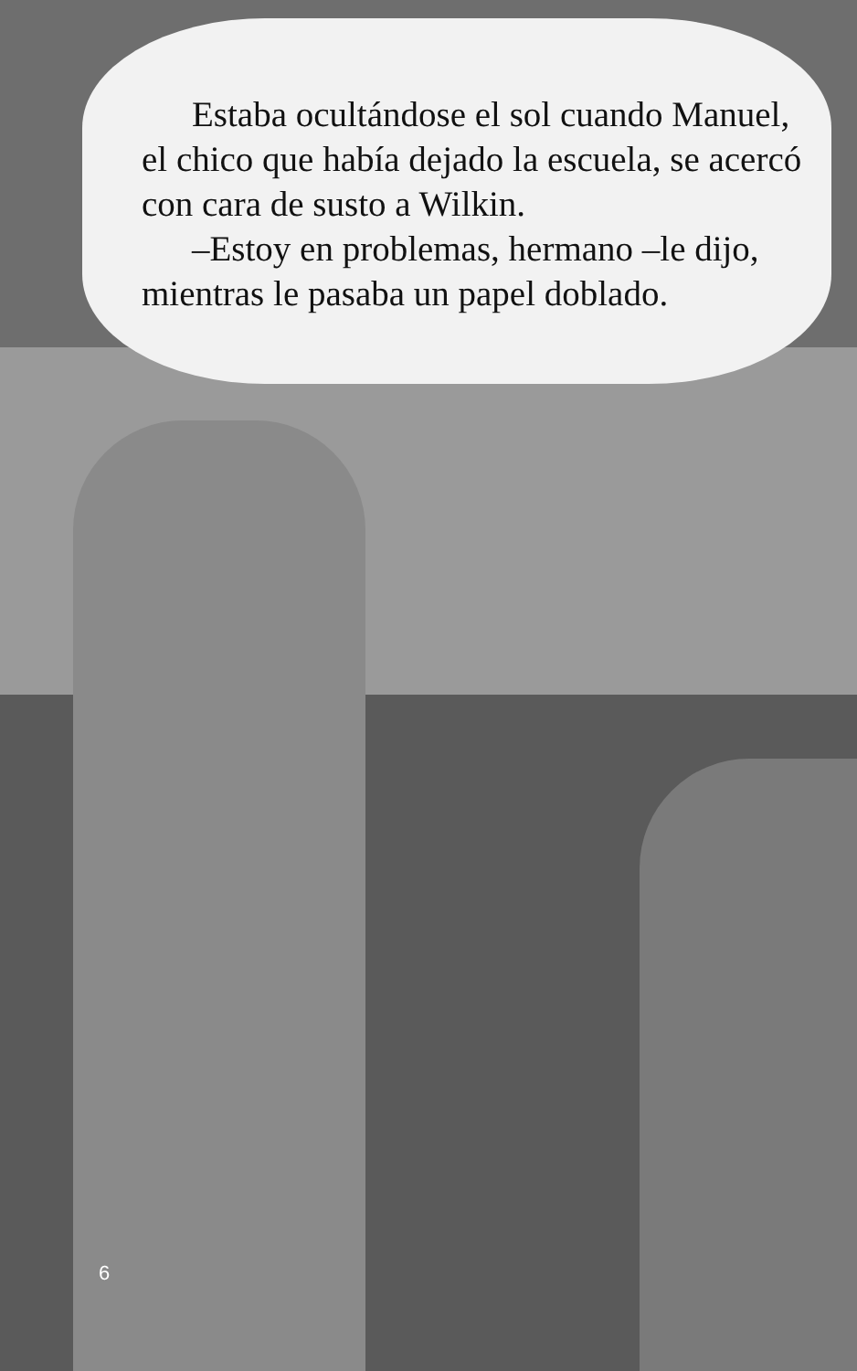Estaba ocultándose el sol cuando Manuel, el chico que había dejado la escuela, se acercó con cara de susto a Wilkin.
–Estoy en problemas, hermano –le dijo, mientras le pasaba un papel doblado.
6